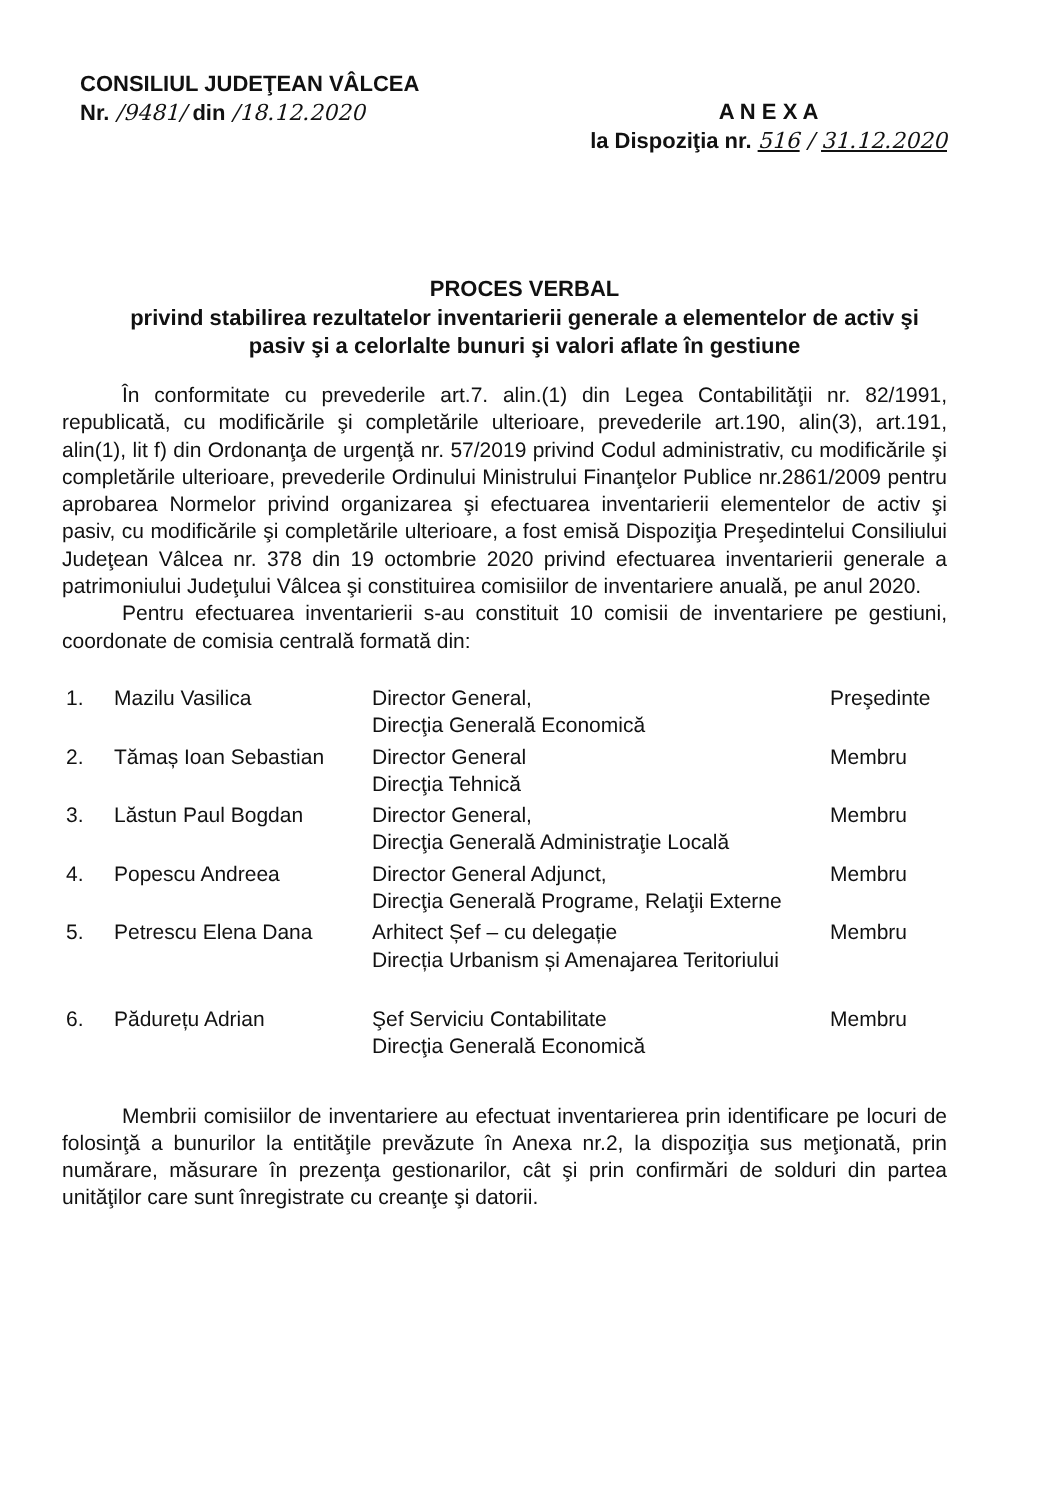CONSILIUL JUDEŢEAN VÂLCEA
Nr. /9481/ din /18.12.2020
A N E X A
la Dispoziţia nr. 516 / 31.12.2020
PROCES VERBAL
privind stabilirea rezultatelor inventarierii generale a elementelor de activ şi pasiv şi a celorlalte bunuri şi valori aflate în gestiune
În conformitate cu prevederile art.7. alin.(1) din Legea Contabilităţii nr. 82/1991, republicată, cu modificările şi completările ulterioare, prevederile art.190, alin(3), art.191, alin(1), lit f) din Ordonanţa de urgenţă nr. 57/2019 privind Codul administrativ, cu modificările şi completările ulterioare, prevederile Ordinului Ministrului Finanţelor Publice nr.2861/2009 pentru aprobarea Normelor privind organizarea şi efectuarea inventarierii elementelor de activ şi pasiv, cu modificările şi completările ulterioare, a fost emisă Dispoziţia Preşedintelui Consiliului Judeţean Vâlcea nr. 378 din 19 octombrie 2020 privind efectuarea inventarierii generale a patrimoniului Judeţului Vâlcea şi constituirea comisiilor de inventariere anuală, pe anul 2020.
Pentru efectuarea inventarierii s-au constituit 10 comisii de inventariere pe gestiuni, coordonate de comisia centrală formată din:
| 1. | Mazilu Vasilica | Director General, Direcţia Generală Economică | Preşedinte |
| 2. | Tămaș Ioan Sebastian | Director General Direcţia Tehnică | Membru |
| 3. | Lăstun Paul Bogdan | Director General, Direcţia Generală Administraţie Locală | Membru |
| 4. | Popescu Andreea | Director General Adjunct, Direcţia Generală Programe, Relaţii Externe | Membru |
| 5. | Petrescu Elena Dana | Arhitect Șef – cu delegație Direcția Urbanism și Amenajarea Teritoriului | Membru |
| 6. | Pădurețu Adrian | Şef Serviciu Contabilitate Direcţia Generală Economică | Membru |
Membrii comisiilor de inventariere au efectuat inventarierea prin identificare pe locuri de folosinţă a bunurilor la entităţile prevăzute în Anexa nr.2, la dispoziţia sus meţionată, prin numărare, măsurare în prezenţa gestionarilor, cât şi prin confirmări de solduri din partea unităţilor care sunt înregistrate cu creanţe şi datorii.